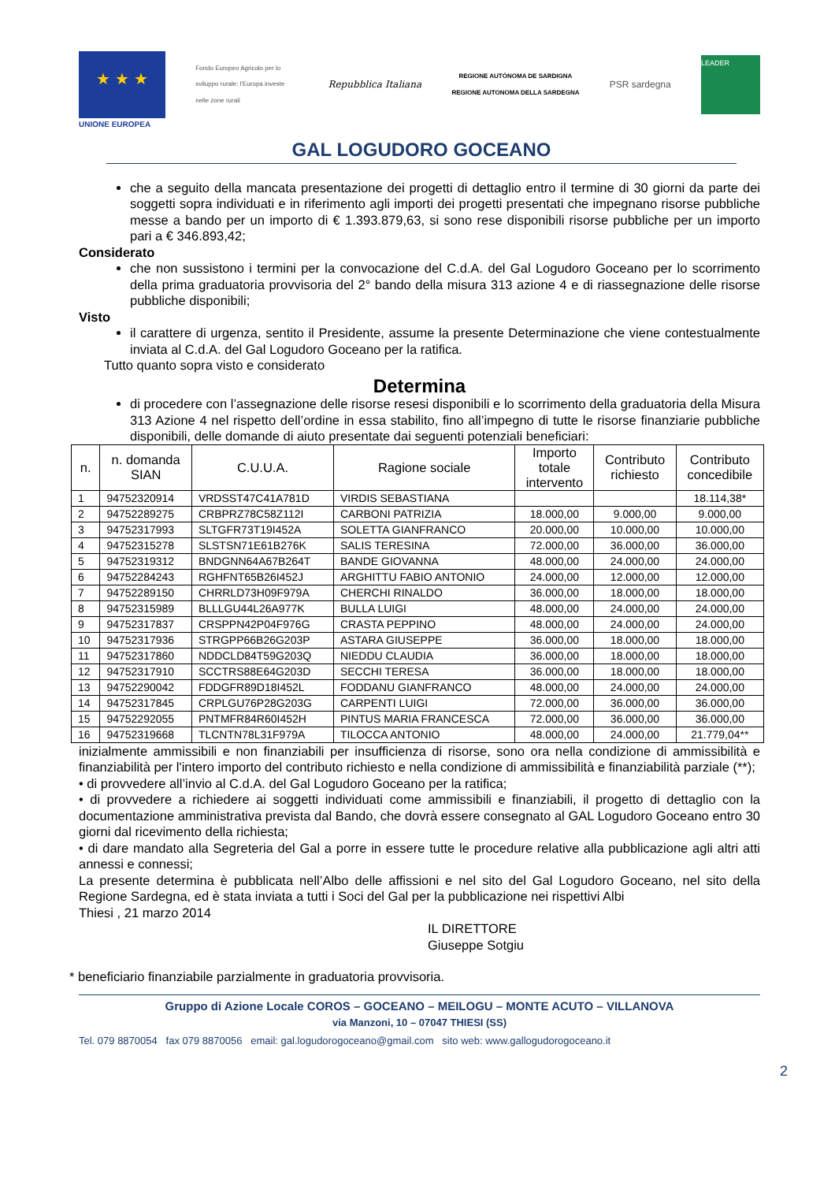★ ★ ★
UNIONE EUROPEA
Fondo Europeo Agricolo per lo sviluppo rurale: l'Europa investe nelle zone rurali
Repubblica Italiana
REGIONE AUTÒNOMA DE SARDIGNA
REGIONE AUTONOMA DELLA SARDEGNA
PSR sardegna
LEADER
GAL LOGUDORO GOCEANO
che a seguito della mancata presentazione dei progetti di dettaglio entro il termine di 30 giorni da parte dei soggetti sopra individuati e in riferimento agli importi dei progetti presentati che impegnano risorse pubbliche messe a bando per un importo di € 1.393.879,63, si sono rese disponibili risorse pubbliche per un importo pari a € 346.893,42;
Considerato
che non sussistono i termini per la convocazione del C.d.A. del Gal Logudoro Goceano per lo scorrimento della prima graduatoria provvisoria del 2° bando della misura 313 azione 4 e di riassegnazione delle risorse pubbliche disponibili;
Visto
il carattere di urgenza, sentito il Presidente, assume la presente Determinazione che viene contestualmente inviata al C.d.A. del Gal Logudoro Goceano per la ratifica.
Tutto quanto sopra visto e considerato
Determina
di procedere con l’assegnazione delle risorse resesi disponibili e lo scorrimento della graduatoria della Misura 313 Azione 4 nel rispetto dell’ordine in essa stabilito, fino all’impegno di tutte le risorse finanziarie pubbliche disponibili, delle domande di aiuto presentate dai seguenti potenziali beneficiari:
| n. | n. domanda SIAN | C.U.U.A. | Ragione sociale | Importo totale intervento | Contributo richiesto | Contributo concedibile |
| --- | --- | --- | --- | --- | --- | --- |
| 1 | 94752320914 | VRDSST47C41A781D | VIRDIS SEBASTIANA | | | 18.114,38* |
| 2 | 94752289275 | CRBPRZ78C58Z112I | CARBONI PATRIZIA | 18.000,00 | 9.000,00 | 9.000,00 |
| 3 | 94752317993 | SLTGFR73T19I452A | SOLETTA GIANFRANCO | 20.000,00 | 10.000,00 | 10.000,00 |
| 4 | 94752315278 | SLSTSN71E61B276K | SALIS TERESINA | 72.000,00 | 36.000,00 | 36.000,00 |
| 5 | 94752319312 | BNDGNN64A67B264T | BANDE GIOVANNA | 48.000,00 | 24.000,00 | 24.000,00 |
| 6 | 94752284243 | RGHFNT65B26I452J | ARGHITTU FABIO ANTONIO | 24.000,00 | 12.000,00 | 12.000,00 |
| 7 | 94752289150 | CHRRLD73H09F979A | CHERCHI RINALDO | 36.000,00 | 18.000,00 | 18.000,00 |
| 8 | 94752315989 | BLLLGU44L26A977K | BULLA LUIGI | 48.000,00 | 24.000,00 | 24.000,00 |
| 9 | 94752317837 | CRSPPN42P04F976G | CRASTA PEPPINO | 48.000,00 | 24.000,00 | 24.000,00 |
| 10 | 94752317936 | STRGPP66B26G203P | ASTARA GIUSEPPE | 36.000,00 | 18.000,00 | 18.000,00 |
| 11 | 94752317860 | NDDCLD84T59G203Q | NIEDDU CLAUDIA | 36.000,00 | 18.000,00 | 18.000,00 |
| 12 | 94752317910 | SCCTRS88E64G203D | SECCHI TERESA | 36.000,00 | 18.000,00 | 18.000,00 |
| 13 | 94752290042 | FDDGFR89D18I452L | FODDANU GIANFRANCO | 48.000,00 | 24.000,00 | 24.000,00 |
| 14 | 94752317845 | CRPLGU76P28G203G | CARPENTI LUIGI | 72.000,00 | 36.000,00 | 36.000,00 |
| 15 | 94752292055 | PNTMFR84R60I452H | PINTUS MARIA FRANCESCA | 72.000,00 | 36.000,00 | 36.000,00 |
| 16 | 94752319668 | TLCNTN78L31F979A | TILOCCA ANTONIO | 48.000,00 | 24.000,00 | 21.779,04** |
inizialmente ammissibili e non finanziabili per insufficienza di risorse, sono ora nella condizione di ammissibilità e finanziabilità per l'intero importo del contributo richiesto e nella condizione di ammissibilità e finanziabilità parziale (**);
• di provvedere all’invio al C.d.A. del Gal Logudoro Goceano per la ratifica;
• di provvedere a richiedere ai soggetti individuati come ammissibili e finanziabili, il progetto di dettaglio con la documentazione amministrativa prevista dal Bando, che dovrà essere consegnato al GAL Logudoro Goceano entro 30 giorni dal ricevimento della richiesta;
• di dare mandato alla Segreteria del Gal a porre in essere tutte le procedure relative alla pubblicazione agli altri atti annessi e connessi;
La presente determina è pubblicata nell’Albo delle affissioni e nel sito del Gal Logudoro Goceano, nel sito della Regione Sardegna, ed è stata inviata a tutti i Soci del Gal per la pubblicazione nei rispettivi Albi
Thiesi , 21 marzo 2014
IL DIRETTORE
Giuseppe Sotgiu
* beneficiario finanziabile parzialmente in graduatoria provvisoria.
Gruppo di Azione Locale COROS – GOCEANO – MEILOGU – MONTE ACUTO – VILLANOVA
via Manzoni, 10 – 07047 THIESI (SS)
Tel. 079 8870054 fax 079 8870056 email: gal.logudorogoceano@gmail.com sito web: www.gallogudorogoceano.it
2